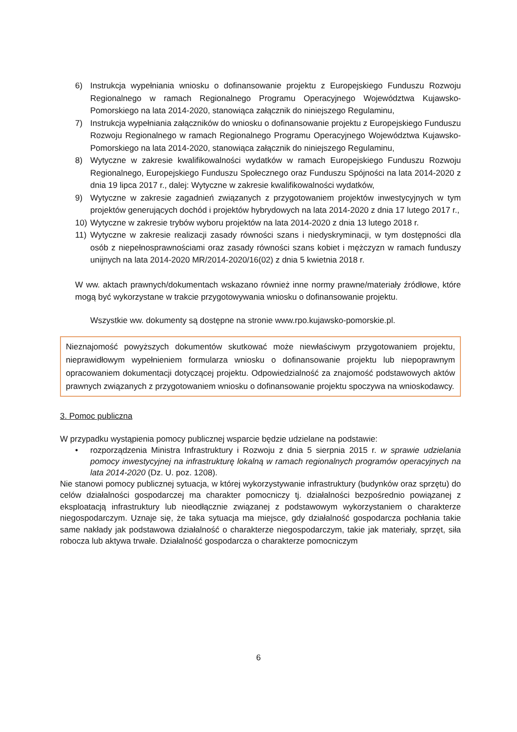6) Instrukcja wypełniania wniosku o dofinansowanie projektu z Europejskiego Funduszu Rozwoju Regionalnego w ramach Regionalnego Programu Operacyjnego Województwa Kujawsko-Pomorskiego na lata 2014-2020, stanowiąca załącznik do niniejszego Regulaminu,
7) Instrukcja wypełniania załączników do wniosku o dofinansowanie projektu z Europejskiego Funduszu Rozwoju Regionalnego w ramach Regionalnego Programu Operacyjnego Województwa Kujawsko-Pomorskiego na lata 2014-2020, stanowiąca załącznik do niniejszego Regulaminu,
8) Wytyczne w zakresie kwalifikowalności wydatków w ramach Europejskiego Funduszu Rozwoju Regionalnego, Europejskiego Funduszu Społecznego oraz Funduszu Spójności na lata 2014-2020 z dnia 19 lipca 2017 r., dalej: Wytyczne w zakresie kwalifikowalności wydatków,
9) Wytyczne w zakresie zagadnień związanych z przygotowaniem projektów inwestycyjnych w tym projektów generujących dochód i projektów hybrydowych na lata 2014-2020 z dnia 17 lutego 2017 r.,
10) Wytyczne w zakresie trybów wyboru projektów na lata 2014-2020 z dnia 13 lutego 2018 r.
11) Wytyczne w zakresie realizacji zasady równości szans i niedyskryminacji, w tym dostępności dla osób z niepełnosprawnościami oraz zasady równości szans kobiet i mężczyzn w ramach funduszy unijnych na lata 2014-2020 MR/2014-2020/16(02) z dnia 5 kwietnia 2018 r.
W ww. aktach prawnych/dokumentach wskazano również inne normy prawne/materiały źródłowe, które mogą być wykorzystane w trakcie przygotowywania wniosku o dofinansowanie projektu.
Wszystkie ww. dokumenty są dostępne na stronie www.rpo.kujawsko-pomorskie.pl.
Nieznajomość powyższych dokumentów skutkować może niewłaściwym przygotowaniem projektu, nieprawidłowym wypełnieniem formularza wniosku o dofinansowanie projektu lub niepoprawnym opracowaniem dokumentacji dotyczącej projektu. Odpowiedzialność za znajomość podstawowych aktów prawnych związanych z przygotowaniem wniosku o dofinansowanie projektu spoczywa na wnioskodawcy.
3. Pomoc publiczna
W przypadku wystąpienia pomocy publicznej wsparcie będzie udzielane na podstawie:
• rozporządzenia Ministra Infrastruktury i Rozwoju z dnia 5 sierpnia 2015 r. w sprawie udzielania pomocy inwestycyjnej na infrastrukturę lokalną w ramach regionalnych programów operacyjnych na lata 2014-2020 (Dz. U. poz. 1208).
Nie stanowi pomocy publicznej sytuacja, w której wykorzystywanie infrastruktury (budynków oraz sprzętu) do celów działalności gospodarczej ma charakter pomocniczy tj. działalności bezpośrednio powiązanej z eksploatacją infrastruktury lub nieodłącznie związanej z podstawowym wykorzystaniem o charakterze niegospodarczym. Uznaje się, że taka sytuacja ma miejsce, gdy działalność gospodarcza pochłania takie same nakłady jak podstawowa działalność o charakterze niegospodarczym, takie jak materiały, sprzęt, siła robocza lub aktywa trwałe. Działalność gospodarcza o charakterze pomocniczym
6